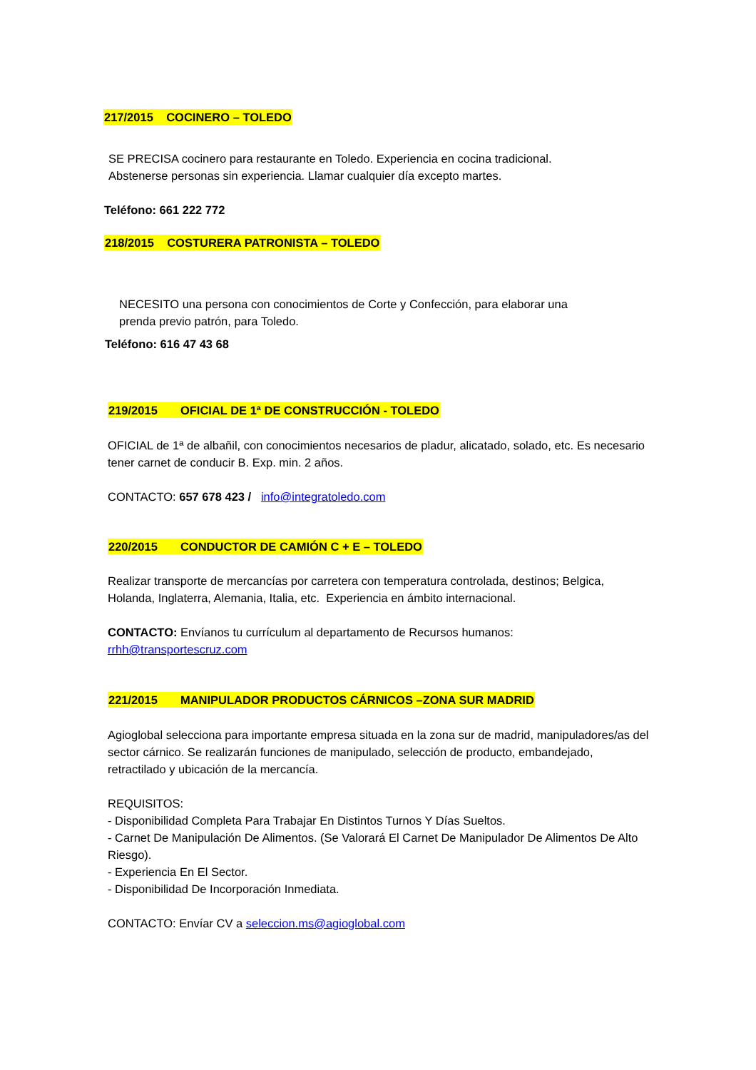217/2015 COCINERO – TOLEDO
SE PRECISA cocinero para restaurante en Toledo. Experiencia en cocina tradicional.
Abstenerse personas sin experiencia. Llamar cualquier día excepto martes.
Teléfono: 661 222 772
218/2015 COSTURERA PATRONISTA – TOLEDO
NECESITO una persona con conocimientos de Corte y Confección, para elaborar una
prenda previo patrón, para Toledo.
Teléfono: 616 47 43 68
219/2015 OFICIAL DE 1ª DE CONSTRUCCIÓN - TOLEDO
OFICIAL de 1ª de albañil, con conocimientos necesarios de pladur, alicatado, solado, etc. Es necesario tener carnet de conducir B. Exp. min. 2 años.
CONTACTO: 657 678 423 / info@integratoledo.com
220/2015 CONDUCTOR DE CAMIÓN C + E – TOLEDO
Realizar transporte de mercancías por carretera con temperatura controlada, destinos; Belgica, Holanda, Inglaterra, Alemania, Italia, etc. Experiencia en ámbito internacional.
CONTACTO: Envíanos tu currículum al departamento de Recursos humanos:
rrhh@transportescruz.com
221/2015 MANIPULADOR PRODUCTOS CÁRNICOS –ZONA SUR MADRID
Agioglobal selecciona para importante empresa situada en la zona sur de madrid, manipuladores/as del sector cárnico. Se realizarán funciones de manipulado, selección de producto, embandejado, retractilado y ubicación de la mercancía.
REQUISITOS:
- Disponibilidad Completa Para Trabajar En Distintos Turnos Y Días Sueltos.
- Carnet De Manipulación De Alimentos. (Se Valorará El Carnet De Manipulador De Alimentos De Alto Riesgo).
- Experiencia En El Sector.
- Disponibilidad De Incorporación Inmediata.
CONTACTO: Envíar CV a seleccion.ms@agioglobal.com